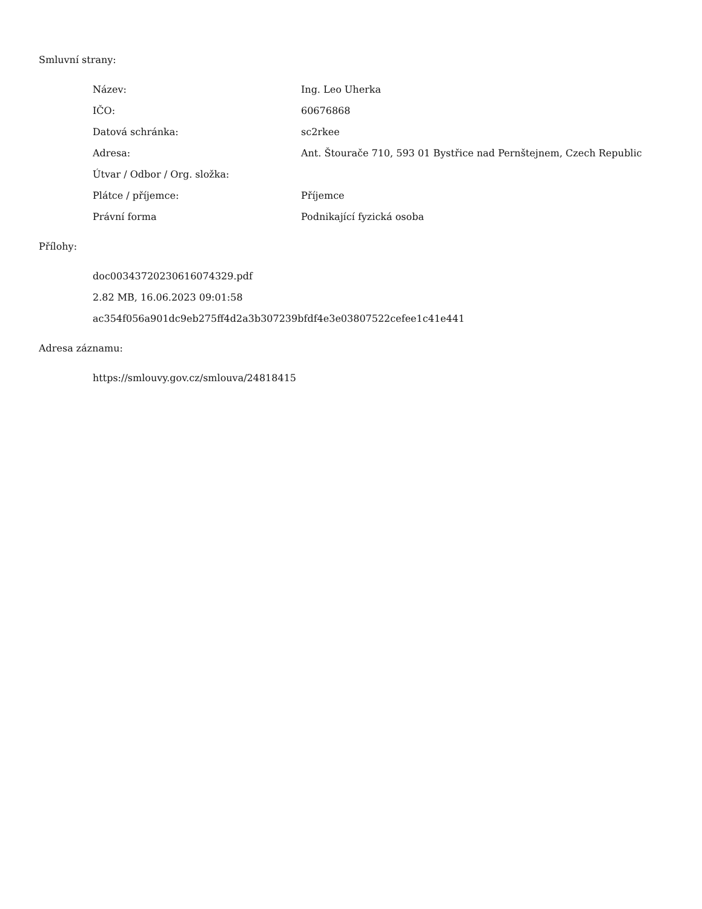Smluvní strany:
| Název: | Ing. Leo Uherka |
| IČO: | 60676868 |
| Datová schránka: | sc2rkee |
| Adresa: | Ant. Štourače 710, 593 01 Bystřice nad Pernštejnem, Czech Republic |
| Útvar / Odbor / Org. složka: | |
| Plátce / příjemce: | Příjemce |
| Právní forma | Podnikající fyzická osoba |
Přílohy:
doc00343720230616074329.pdf
2.82 MB, 16.06.2023 09:01:58
ac354f056a901dc9eb275ff4d2a3b307239bfdf4e3e03807522cefee1c41e441
Adresa záznamu:
https://smlouvy.gov.cz/smlouva/24818415